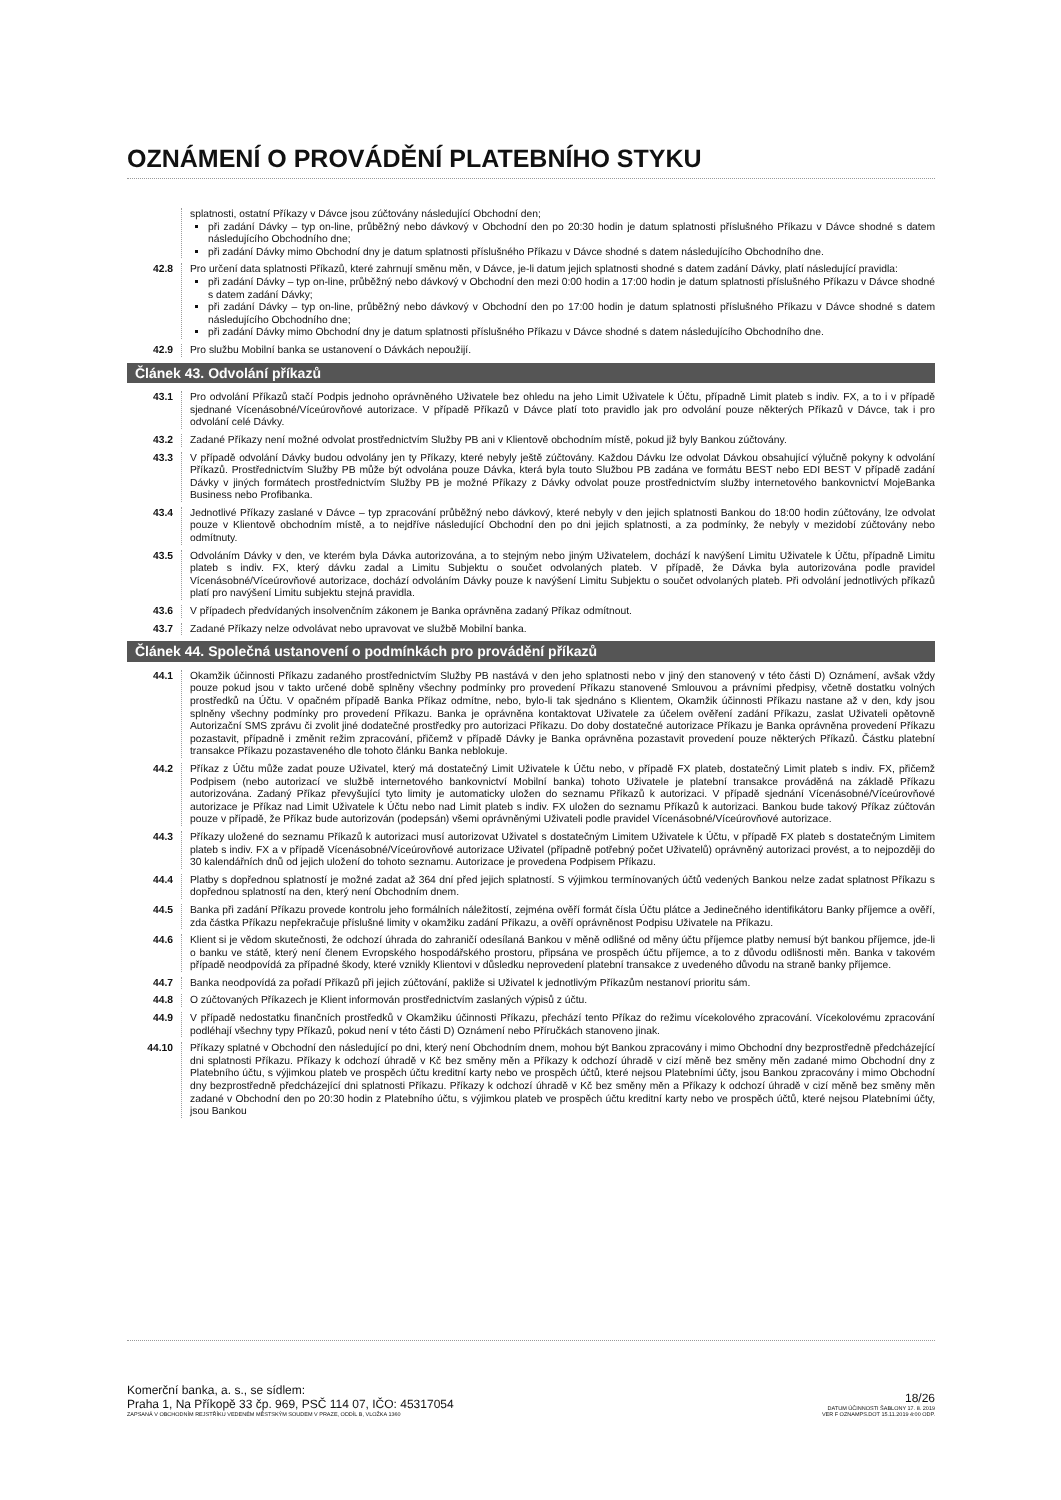OZNÁMENÍ O PROVÁDĚNÍ PLATEBNÍHO STYKU
splatnosti, ostatní Příkazy v Dávce jsou zúčtovány následující Obchodní den;
při zadání Dávky – typ on-line, průběžný nebo dávkový v Obchodní den po 20:30 hodin je datum splatnosti příslušného Příkazu v Dávce shodné s datem následujícího Obchodního dne;
při zadání Dávky mimo Obchodní dny je datum splatnosti příslušného Příkazu v Dávce shodné s datem následujícího Obchodního dne.
42.8 Pro určení data splatnosti Příkazů, které zahrnují směnu měn, v Dávce, je-li datum jejich splatnosti shodné s datem zadání Dávky, platí následující pravidla:
při zadání Dávky – typ on-line, průběžný nebo dávkový v Obchodní den mezi 0:00 hodin a 17:00 hodin je datum splatnosti příslušného Příkazu v Dávce shodné s datem zadání Dávky;
při zadání Dávky – typ on-line, průběžný nebo dávkový v Obchodní den po 17:00 hodin je datum splatnosti příslušného Příkazu v Dávce shodné s datem následujícího Obchodního dne;
při zadání Dávky mimo Obchodní dny je datum splatnosti příslušného Příkazu v Dávce shodné s datem následujícího Obchodního dne.
42.9 Pro službu Mobilní banka se ustanovení o Dávkách nepoužijí.
Článek 43. Odvolání příkazů
43.1 Pro odvolání Příkazů stačí Podpis jednoho oprávněného Uživatele bez ohledu na jeho Limit Uživatele k Účtu, případně Limit plateb s indiv. FX, a to i v případě sjednané Vícenásobné/Víceúrovňové autorizace. V případě Příkazů v Dávce platí toto pravidlo jak pro odvolání pouze některých Příkazů v Dávce, tak i pro odvolání celé Dávky.
43.2 Zadané Příkazy není možné odvolat prostřednictvím Služby PB ani v Klientově obchodním místě, pokud již byly Bankou zúčtovány.
43.3 V případě odvolání Dávky budou odvolány jen ty Příkazy, které nebyly ještě zúčtovány. Každou Dávku lze odvolat Dávkou obsahující výlučně pokyny k odvolání Příkazů. Prostřednictvím Služby PB může být odvolána pouze Dávka, která byla touto Službou PB zadána ve formátu BEST nebo EDI BEST V případě zadání Dávky v jiných formátech prostřednictvím Služby PB je možné Příkazy z Dávky odvolat pouze prostřednictvím služby internetového bankovnictví MojeBanka Business nebo Profibanka.
43.4 Jednotlivé Příkazy zaslané v Dávce – typ zpracování průběžný nebo dávkový, které nebyly v den jejich splatnosti Bankou do 18:00 hodin zúčtovány, lze odvolat pouze v Klientově obchodním místě, a to nejdříve následující Obchodní den po dni jejich splatnosti, a za podmínky, že nebyly v mezidobí zúčtovány nebo odmítnuty.
43.5 Odvoláním Dávky v den, ve kterém byla Dávka autorizována, a to stejným nebo jiným Uživatelem, dochází k navýšení Limitu Uživatele k Účtu, případně Limitu plateb s indiv. FX, který dávku zadal a Limitu Subjektu o součet odvolaných plateb. V případě, že Dávka byla autorizována podle pravidel Vícenásobné/Víceúrovňové autorizace, dochází odvoláním Dávky pouze k navýšení Limitu Subjektu o součet odvolaných plateb. Při odvolání jednotlivých příkazů platí pro navýšení Limitu subjektu stejná pravidla.
43.6 V případech předvídaných insolvenčním zákonem je Banka oprávněna zadaný Příkaz odmítnout.
43.7 Zadané Příkazy nelze odvolávat nebo upravovat ve službě Mobilní banka.
Článek 44. Společná ustanovení o podmínkách pro provádění příkazů
44.1 Okamžik účinnosti Příkazu zadaného prostřednictvím Služby PB nastává v den jeho splatnosti nebo v jiný den stanovený v této části D) Oznámení, avšak vždy pouze pokud jsou v takto určené době splněny všechny podmínky pro provedení Příkazu stanovené Smlouvou a právními předpisy, včetně dostatku volných prostředků na Účtu. V opačném případě Banka Příkaz odmítne, nebo, bylo-li tak sjednáno s Klientem, Okamžik účinnosti Příkazu nastane až v den, kdy jsou splněny všechny podmínky pro provedení Příkazu. Banka je oprávněna kontaktovat Uživatele za účelem ověření zadání Příkazu, zaslat Uživateli opětovně Autorizační SMS zprávu či zvolit jiné dodatečné prostředky pro autorizaci Příkazu. Do doby dostatečné autorizace Příkazu je Banka oprávněna provedení Příkazu pozastavit, případně i změnit režim zpracování, přičemž v případě Dávky je Banka oprávněna pozastavit provedení pouze některých Příkazů. Částku platební transakce Příkazu pozastaveného dle tohoto článku Banka neblokuje.
44.2 Příkaz z Účtu může zadat pouze Uživatel, který má dostatečný Limit Uživatele k Účtu nebo, v případě FX plateb, dostatečný Limit plateb s indiv. FX, přičemž Podpisem (nebo autorizací ve službě internetového bankovnictví Mobilní banka) tohoto Uživatele je platební transakce prováděná na základě Příkazu autorizována. Zadaný Příkaz převyšující tyto limity je automaticky uložen do seznamu Příkazů k autorizaci. V případě sjednání Vícenásobné/Víceúrovňové autorizace je Příkaz nad Limit Uživatele k Účtu nebo nad Limit plateb s indiv. FX uložen do seznamu Příkazů k autorizaci. Bankou bude takový Příkaz zúčtován pouze v případě, že Příkaz bude autorizován (podepsán) všemi oprávněnými Uživateli podle pravidel Vícenásobné/Víceúrovňové autorizace.
44.3 Příkazy uložené do seznamu Příkazů k autorizaci musí autorizovat Uživatel s dostatečným Limitem Uživatele k Účtu, v případě FX plateb s dostatečným Limitem plateb s indiv. FX a v případě Vícenásobné/Víceúrovňové autorizace Uživatel (případně potřebný počet Uživatelů) oprávněný autorizaci provést, a to nejpozději do 30 kalendářních dnů od jejich uložení do tohoto seznamu. Autorizace je provedena Podpisem Příkazu.
44.4 Platby s dopřednou splatností je možné zadat až 364 dní před jejich splatností. S výjimkou termínovaných účtů vedených Bankou nelze zadat splatnost Příkazu s dopřednou splatností na den, který není Obchodním dnem.
44.5 Banka při zadání Příkazu provede kontrolu jeho formálních náležitostí, zejména ověří formát čísla Účtu plátce a Jedinečného identifikátoru Banky příjemce a ověří, zda částka Příkazu nepřekračuje příslušné limity v okamžiku zadání Příkazu, a ověří oprávněnost Podpisu Uživatele na Příkazu.
44.6 Klient si je vědom skutečnosti, že odchozí úhrada do zahraničí odesílaná Bankou v měně odlišné od měny účtu příjemce platby nemusí být bankou příjemce, jde-li o banku ve státě, který není členem Evropského hospodářského prostoru, připsána ve prospěch účtu příjemce, a to z důvodu odlišnosti měn. Banka v takovém případě neodpovídá za případné škody, které vznikly Klientovi v důsledku neprovedení platební transakce z uvedeného důvodu na straně banky příjemce.
44.7 Banka neodpovídá za pořadí Příkazů při jejich zúčtování, pakliže si Uživatel k jednotlivým Příkazům nestanoví prioritu sám.
44.8 O zúčtovaných Příkazech je Klient informován prostřednictvím zaslaných výpisů z účtu.
44.9 V případě nedostatku finančních prostředků v Okamžiku účinnosti Příkazu, přechází tento Příkaz do režimu vícekolového zpracování. Vícekolovému zpracování podléhají všechny typy Příkazů, pokud není v této části D) Oznámení nebo Příručkách stanoveno jinak.
44.10 Příkazy splatné v Obchodní den následující po dni, který není Obchodním dnem, mohou být Bankou zpracovány i mimo Obchodní dny bezprostředně předcházející dni splatnosti Příkazu. Příkazy k odchozí úhradě v Kč bez směny měn a Příkazy k odchozí úhradě v cizí měně bez směny měn zadané mimo Obchodní dny z Platebního účtu, s výjimkou plateb ve prospěch účtu kreditní karty nebo ve prospěch účtů, které nejsou Platebními účty, jsou Bankou zpracovány i mimo Obchodní dny bezprostředně předcházející dni splatnosti Příkazu. Příkazy k odchozí úhradě v Kč bez směny měn a Příkazy k odchozí úhradě v cizí měně bez směny měn zadané v Obchodní den po 20:30 hodin z Platebního účtu, s výjimkou plateb ve prospěch účtu kreditní karty nebo ve prospěch účtů, které nejsou Platebními účty, jsou Bankou
18/26
DATUM ÚČINNOSTI ŠABLONY 17. 8. 2019
VER F OZNAMPS.DOT 15.11.2019 4:00 ODP.
Komerční banka, a. s., se sídlem:
Praha 1, Na Příkopě 33 čp. 969, PSČ 114 07, IČO: 45317054
ZAPSANÁ V OBCHODNÍM REJSTŘÍKU VEDENÉM MĚSTSKÝM SOUDEM V PRAZE, ODDÍL B, VLOŽKA 1360